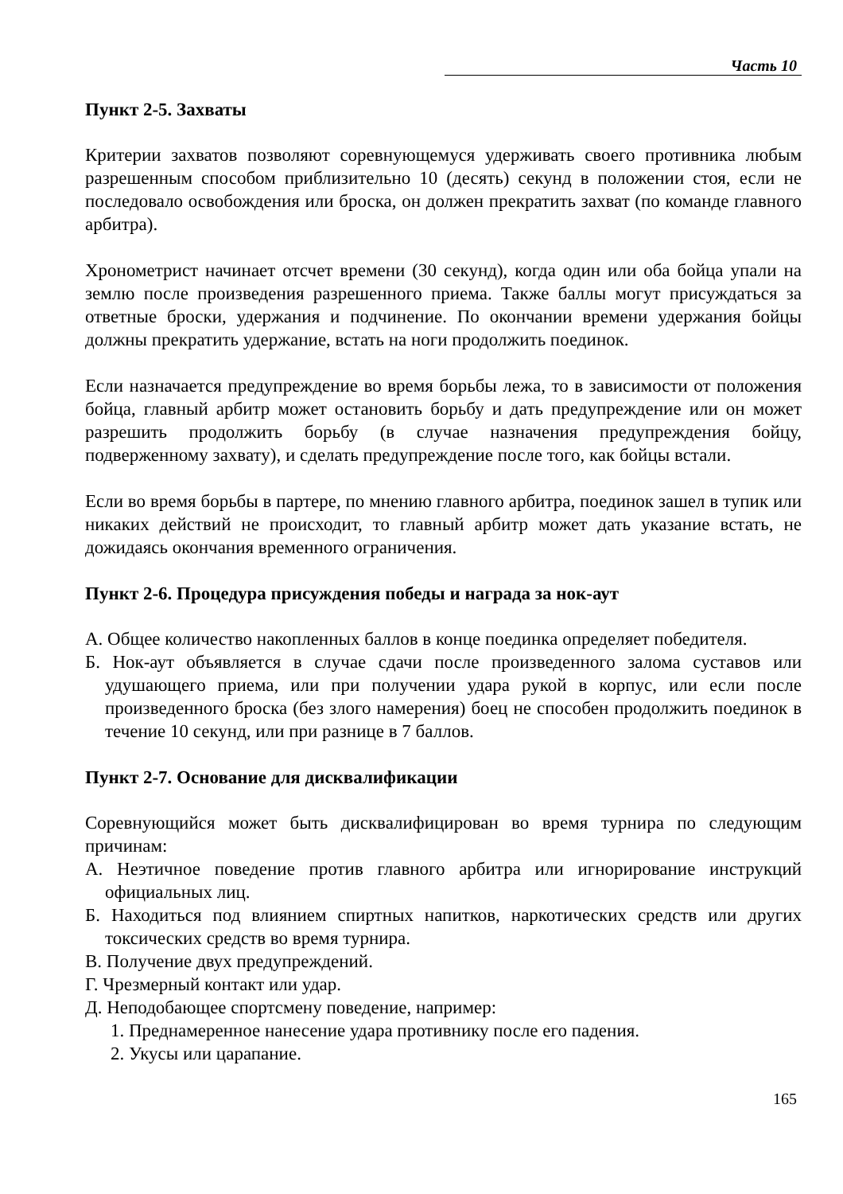Часть 10
Пункт 2-5. Захваты
Критерии захватов позволяют соревнующемуся удерживать своего противника любым разрешенным способом приблизительно 10 (десять) секунд в положении стоя, если не последовало освобождения или броска, он должен прекратить захват (по команде главного арбитра).
Хронометрист начинает отсчет времени (30 секунд), когда один или оба бойца упали на землю после произведения разрешенного приема. Также баллы могут присуждаться за ответные броски, удержания и подчинение. По окончании времени удержания бойцы должны прекратить удержание, встать на ноги продолжить поединок.
Если назначается предупреждение во время борьбы лежа, то в зависимости от положения бойца, главный арбитр может остановить борьбу и дать предупреждение или он может разрешить продолжить борьбу (в случае назначения предупреждения бойцу, подверженному захвату), и сделать предупреждение после того, как бойцы встали.
Если во время борьбы в партере, по мнению главного арбитра, поединок зашел в тупик или никаких действий не происходит, то главный арбитр может дать указание встать, не дожидаясь окончания временного ограничения.
Пункт 2-6. Процедура присуждения победы и награда за нок-аут
А. Общее количество накопленных баллов в конце поединка определяет победителя.
Б. Нок-аут объявляется в случае сдачи после произведенного залома суставов или удушающего приема, или при получении удара рукой в корпус, или если после произведенного броска (без злого намерения) боец не способен продолжить поединок в течение 10 секунд, или при разнице в 7 баллов.
Пункт 2-7. Основание для дисквалификации
Соревнующийся может быть дисквалифицирован во время турнира по следующим причинам:
А. Неэтичное поведение против главного арбитра или игнорирование инструкций официальных лиц.
Б. Находиться под влиянием спиртных напитков, наркотических средств или других токсических средств во время турнира.
В. Получение двух предупреждений.
Г. Чрезмерный контакт или удар.
Д. Неподобающее спортсмену поведение, например:
1. Преднамеренное нанесение удара противнику после его падения.
2. Укусы или царапание.
165